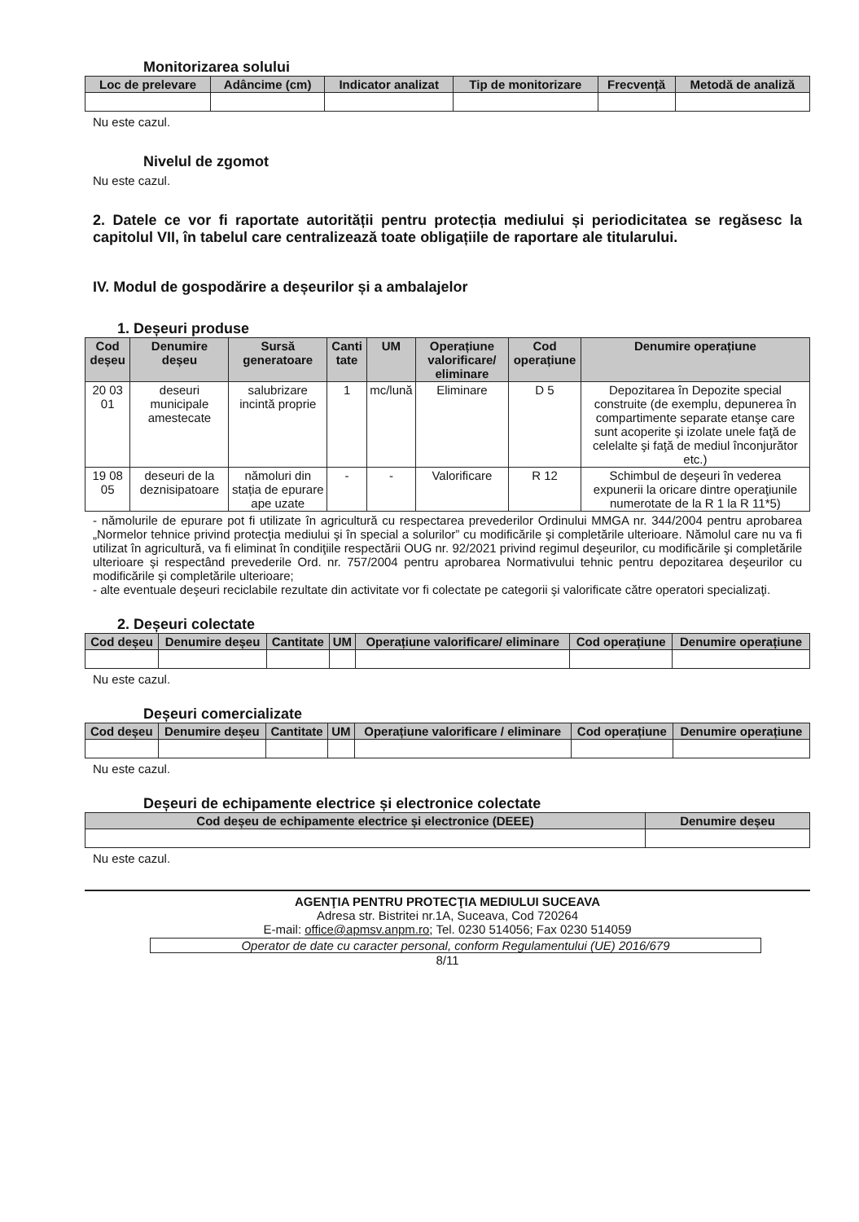Monitorizarea solului
| Loc de prelevare | Adâncime (cm) | Indicator analizat | Tip de monitorizare | Frecvență | Metodă de analiză |
| --- | --- | --- | --- | --- | --- |
Nu este cazul.
Nivelul de zgomot
Nu este cazul.
2. Datele ce vor fi raportate autorității pentru protecția mediului și periodicitatea se regăsesc la capitolul VII, în tabelul care centralizează toate obligațiile de raportare ale titularului.
IV. Modul de gospodărire a deșeurilor și a ambalajelor
1. Deșeuri produse
| Cod deșeu | Denumire deșeu | Sursă generatoare | Canti tate | UM | Operațiune valorificare/ eliminare | Cod operațiune | Denumire operațiune |
| --- | --- | --- | --- | --- | --- | --- | --- |
| 20 03 01 | deseuri municipale amestecate | salubrizare incintă proprie | 1 | mc/lună | Eliminare | D 5 | Depozitarea în Depozite special construite (de exemplu, depunerea în compartimente separate etanşe care sunt acoperite şi izolate unele faţă de celelalte şi faţă de mediul înconjurător etc.) |
| 19 08 05 | deseuri de la deznisipatoare | nămoluri din stația de epurare ape uzate | - | - | Valorificare | R 12 | Schimbul de deşeuri în vederea expunerii la oricare dintre operaţiunile numerotate de la R 1 la R 11*5) |
- nămolurile de epurare pot fi utilizate în agricultură cu respectarea prevederilor Ordinului MMGA nr. 344/2004 pentru aprobarea „Normelor tehnice privind protecţia mediului şi în special a solurilor” cu modificările şi completările ulterioare. Nămolul care nu va fi utilizat în agricultură, va fi eliminat în condiţiile respectării OUG nr. 92/2021 privind regimul deşeurilor, cu modificările şi completările ulterioare şi respectând prevederile Ord. nr. 757/2004 pentru aprobarea Normativului tehnic pentru depozitarea deşeurilor cu modificările şi completările ulterioare;
- alte eventuale deşeuri reciclabile rezultate din activitate vor fi colectate pe categorii şi valorificate către operatori specializaţi.
2. Deșeuri colectate
| Cod deșeu | Denumire deșeu | Cantitate | UM | Operațiune valorificare/ eliminare | Cod operațiune | Denumire operațiune |
| --- | --- | --- | --- | --- | --- | --- |
Nu este cazul.
Deșeuri comercializate
| Cod deșeu | Denumire deșeu | Cantitate | UM | Operațiune valorificare / eliminare | Cod operațiune | Denumire operațiune |
| --- | --- | --- | --- | --- | --- | --- |
Nu este cazul.
Deșeuri de echipamente electrice și electronice colectate
| Cod deșeu de echipamente electrice și electronice (DEEE) | Denumire deșeu |
| --- | --- |
Nu este cazul.
AGENŢIA PENTRU PROTECŢIA MEDIULUI SUCEAVA
Adresa str. Bistritei nr.1A, Suceava, Cod 720264
E-mail: office@apmsv.anpm.ro; Tel. 0230 514056; Fax 0230 514059
Operator de date cu caracter personal, conform Regulamentului (UE) 2016/679
8/11